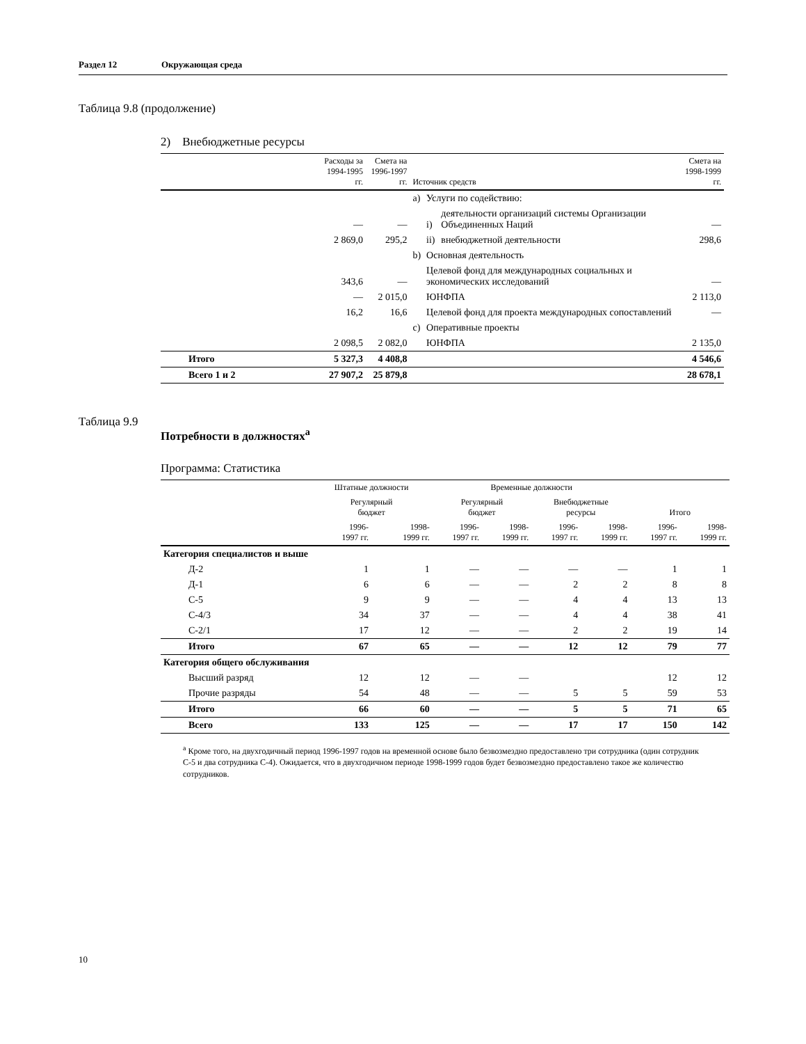Раздел 12 Окружающая среда
Таблица 9.8 (продолжение)
2) Внебюджетные ресурсы
| | Расходы за 1994-1995 гг. | Смета на 1996-1997 гг. | Источник средств | | | Смета на 1998-1999 гг. |
| --- | --- | --- | --- | --- | --- | --- |
| | | | a) | Услуги по содействию: | | |
| | — | — | | i) | деятельности организаций системы Организации Объединенных Наций | — |
| | 2 869,0 | 295,2 | | ii) | внебюджетной деятельности | 298,6 |
| | | | b) | Основная деятельность | | |
| | 343,6 | — | | Целевой фонд для международных социальных и экономических исследований | | — |
| | — | 2 015,0 | | ЮНФПА | | 2 113,0 |
| | 16,2 | 16,6 | | Целевой фонд для проекта международных сопоставлений | | — |
| | | | c) | Оперативные проекты | | |
| | 2 098,5 | 2 082,0 | | ЮНФПА | | 2 135,0 |
| Итого | 5 327,3 | 4 408,8 | | | | 4 546,6 |
| Всего 1 и 2 | 27 907,2 | 25 879,8 | | | | 28 678,1 |
Таблица 9.9 Потребности в должностях<sup>a</sup>
Программа: Статистика
| | Штатные должности | | Временные должности | | | | | |
| --- | --- | --- | --- | --- | --- | --- | --- | --- |
| | Регулярный бюджет | | Регулярный бюджет | | Внебюджетные ресурсы | | Итого | |
| | 1996- 1997 гг. | 1998- 1999 гг. | 1996- 1997 гг. | 1998- 1999 гг. | 1996- 1997 гг. | 1998- 1999 гг. | 1996- 1997 гг. | 1998- 1999 гг. |
| Категория специалистов и выше | | | | | | | | |
| Д-2 | 1 | 1 | — | — | — | — | 1 | 1 |
| Д-1 | 6 | 6 | — | — | 2 | 2 | 8 | 8 |
| С-5 | 9 | 9 | — | — | 4 | 4 | 13 | 13 |
| С-4/3 | 34 | 37 | — | — | 4 | 4 | 38 | 41 |
| С-2/1 | 17 | 12 | — | — | 2 | 2 | 19 | 14 |
| Итого | 67 | 65 | — | — | 12 | 12 | 79 | 77 |
| Категория общего обслуживания | | | | | | | | |
| Высший разряд | 12 | 12 | — | — | | | 12 | 12 |
| Прочие разряды | 54 | 48 | — | — | 5 | 5 | 59 | 53 |
| Итого | 66 | 60 | — | — | 5 | 5 | 71 | 65 |
| Всего | 133 | 125 | — | — | 17 | 17 | 150 | 142 |
<sup>a</sup> Кроме того, на двухгодичный период 1996-1997 годов на временной основе было безвозмездно предоставлено три сотрудника (один сотрудник С-5 и два сотрудника С-4). Ожидается, что в двухгодичном периоде 1998-1999 годов будет безвозмездно предоставлено такое же количество сотрудников.
10